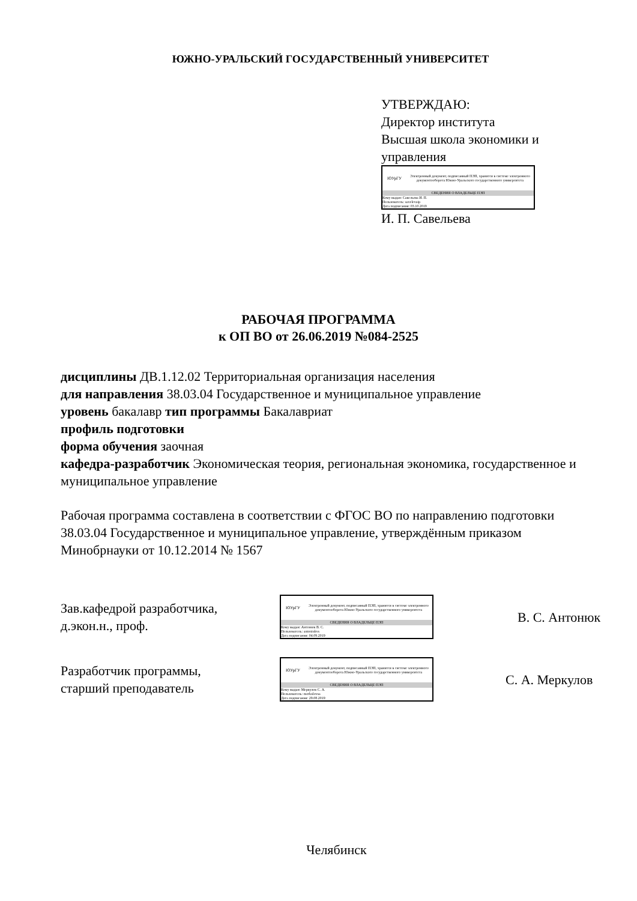ЮЖНО-УРАЛЬСКИЙ ГОСУДАРСТВЕННЫЙ УНИВЕРСИТЕТ
УТВЕРЖДАЮ:
Директор института
Высшая школа экономики и
управления
ЮУрГУ
Электронный документ, подписанный ПЭП, хранится в системе электронного документооборота Южно-Уральского государственного университета
СВЕДЕНИЯ О ВЛАДЕЛЬЦЕ ПЭП
Кому выдан: Савельева И. П.
Пользователь: savelevaip
Дата подписания: 03.10.2019
И. П. Савельева
РАБОЧАЯ ПРОГРАММА
к ОП ВО от 26.06.2019 №084-2525
дисциплины ДВ.1.12.02 Территориальная организация населения
для направления 38.03.04 Государственное и муниципальное управление
уровень бакалавр тип программы Бакалавриат
профиль подготовки
форма обучения заочная
кафедра-разработчик Экономическая теория, региональная экономика, государственное и муниципальное управление
Рабочая программа составлена в соответствии с ФГОС ВО по направлению подготовки 38.03.04 Государственное и муниципальное управление, утверждённым приказом Минобрнауки от 10.12.2014 № 1567
Зав.кафедрой разработчика,
д.экон.н., проф.
ЮУрГУ
Электронный документ, подписанный ПЭП, хранится в системе электронного документооборота Южно-Уральского государственного университета
СВЕДЕНИЯ О ВЛАДЕЛЬЦЕ ПЭП
Кому выдан: Антонюк В. С.
Пользователь: antoniukvs
Дата подписания: 04.09.2019
В. С. Антонюк
Разработчик программы,
старший преподаватель
ЮУрГУ
Электронный документ, подписанный ПЭП, хранится в системе электронного документооборота Южно-Уральского государственного университета
СВЕДЕНИЯ О ВЛАДЕЛЬЦЕ ПЭП
Кому выдан: Меркулов С. А.
Пользователь: merkulovsa
Дата подписания: 29.08.2019
С. А. Меркулов
Челябинск